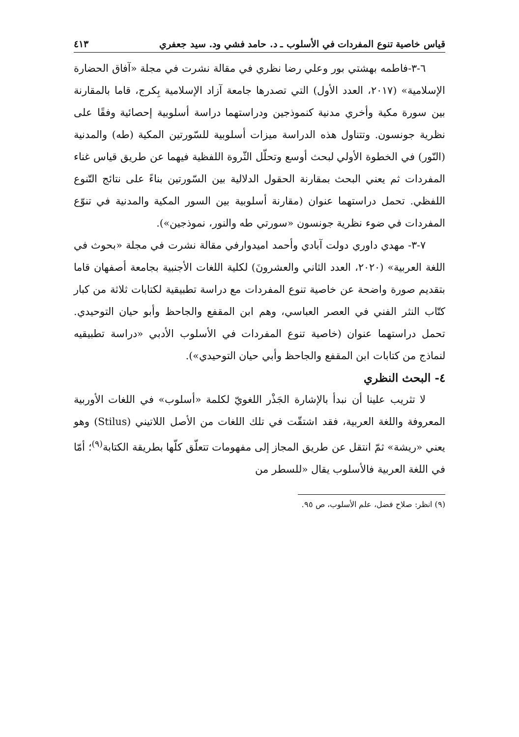قياس خاصية تنوع المفردات في الأسلوب ـ د. حامد فشي ود. سيد جعفري ٤١٣
٦-٣-فاطمه بهشتي بور وعلي رضا نظري في مقالة نشرت في مجلة «آفاق الحضارة الإسلامية» (٢٠١٧، العدد الأول) التي تصدرها جامعة آزاد الإسلامية بِكرج، قاما بالمقارنة بين سورة مكية وأخري مدنية كنموذجين ودراستهما دراسة أسلوبية إحصائية وفقًا على نظرية جونسون. وتتناول هذه الدراسة ميزات أسلوبية للسّورتين المكية (طه) والمدنية (النّور) في الخطوة الأولي لبحث أوسع وتحلّل الثّروة اللفظية فيهما عن طريق قياس غناء المفردات ثم يعني البحث بمقارنة الحقول الدلالية بين السّورتين بناءً على نتائج التّنوع اللفظي. تحمل دراستهما عنوان (مقارنة أسلوبية بين السور المكية والمدنية في تنوّع المفردات في ضوء نظرية جونسون «سورتي طه والنور، نموذجين»).
٧-٣- مهدي داوري دولت آبادي وأحمد اميدوارفي مقالة نشرت في مجلة «بحوث في اللغة العربية» (٢٠٢٠، العدد الثاني والعشرونَ) لكلية اللغات الأجنبية بجامعة أصفهان قاما بتقديم صورة واضحة عن خاصية تنوع المفردات مع دراسة تطبيقية لكتابات ثلاثة من كبار كتّاب النثر الفني في العصر العباسي، وهم ابن المقفع والجاحظ وأبو حيان التوحيدي. تحمل دراستهما عنوان (خاصية تنوع المفردات في الأسلوب الأدبي «دراسة تطبيقيه لنماذج من كتابات ابن المقفع والجاحظ وأبي حيان التوحيدي»).
٤- البحث النظري
لا تثريب علينا أن نبدأ بالإشارة الجَذْر اللغويّ لكلمة «أسلوب» في اللغات الأوربية المعروفة واللغة العربية، فقد اشتقّت في تلك اللغات من الأصل اللاتيني (Stilus) وهو يعني «ريشة» ثمّ انتقل عن طريق المجاز إلى مفهومات تتعلّق كلّها بطريقة الكتابة<sup>(٩)</sup>؛ أمّا في اللغة العربية فالأسلوب يقال «للسطر من
(٩) انظر: صلاح فضل، علم الأسلوب، ص ٩٥.